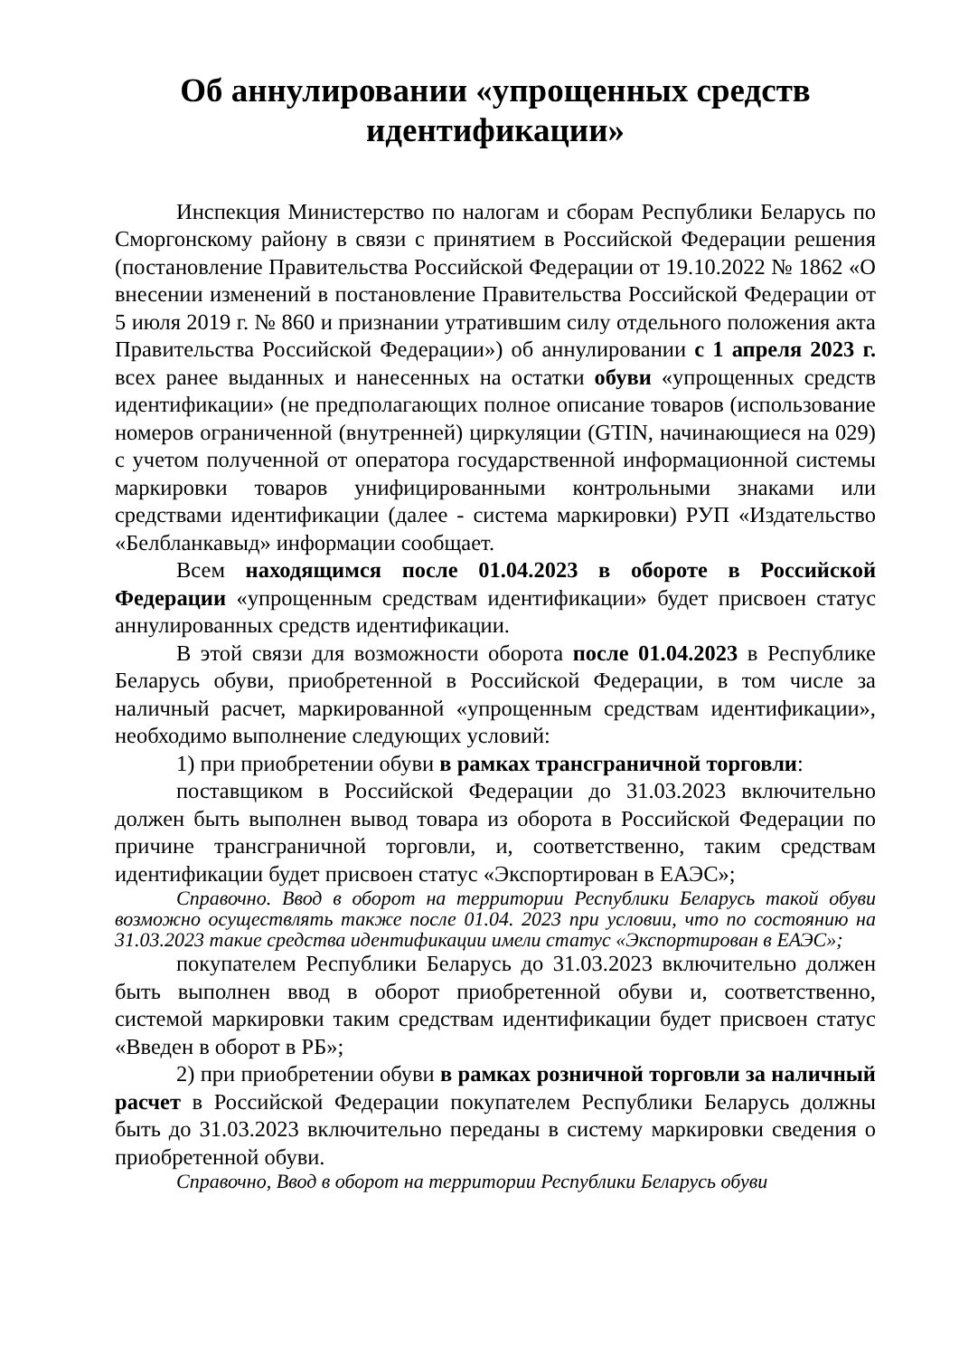Об аннулировании «упрощенных средств идентификации»
Инспекция Министерство по налогам и сборам Республики Беларусь по Сморгонскому району в связи с принятием в Российской Федерации решения (постановление Правительства Российской Федерации от 19.10.2022 № 1862 «О внесении изменений в постановление Правительства Российской Федерации от 5 июля 2019 г. № 860 и признании утратившим силу отдельного положения акта Правительства Российской Федерации») об аннулировании с 1 апреля 2023 г. всех ранее выданных и нанесенных на остатки обуви «упрощенных средств идентификации» (не предполагающих полное описание товаров (использование номеров ограниченной (внутренней) циркуляции (GTIN, начинающиеся на 029) с учетом полученной от оператора государственной информационной системы маркировки товаров унифицированными контрольными знаками или средствами идентификации (далее - система маркировки) РУП «Издательство «Белбланкавыд» информации сообщает.
Всем находящимся после 01.04.2023 в обороте в Российской Федерации «упрощенным средствам идентификации» будет присвоен статус аннулированных средств идентификации.
В этой связи для возможности оборота после 01.04.2023 в Республике Беларусь обуви, приобретенной в Российской Федерации, в том числе за наличный расчет, маркированной «упрощенным средствам идентификации», необходимо выполнение следующих условий:
1) при приобретении обуви в рамках трансграничной торговли:
поставщиком в Российской Федерации до 31.03.2023 включительно должен быть выполнен вывод товара из оборота в Российской Федерации по причине трансграничной торговли, и, соответственно, таким средствам идентификации будет присвоен статус «Экспортирован в ЕАЭС»;
Справочно. Ввод в оборот на территории Республики Беларусь такой обуви возможно осуществлять также после 01.04. 2023 при условии, что по состоянию на 31.03.2023 такие средства идентификации имели статус «Экспортирован в ЕАЭС»;
покупателем Республики Беларусь до 31.03.2023 включительно должен быть выполнен ввод в оборот приобретенной обуви и, соответственно, системой маркировки таким средствам идентификации будет присвоен статус «Введен в оборот в РБ»;
2) при приобретении обуви в рамках розничной торговли за наличный расчет в Российской Федерации покупателем Республики Беларусь должны быть до 31.03.2023 включительно переданы в систему маркировки сведения о приобретенной обуви.
Справочно, Ввод в оборот на территории Республики Беларусь обуви